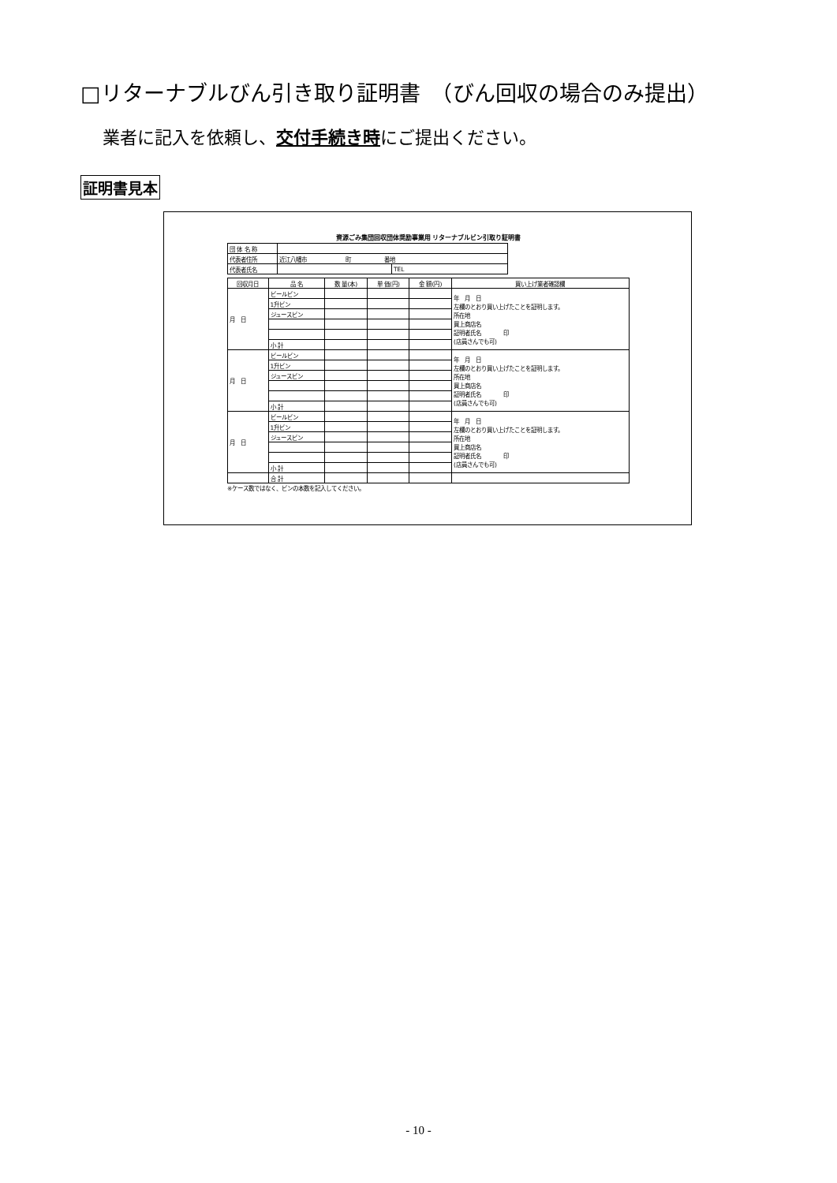□リターナブルびん引き取り証明書　（びん回収の場合のみ提出）
業者に記入を依頼し、交付手続き時にご提出ください。
証明書見本
資源ごみ集団回収団体奨励事業用 リターナブルビン引取り証明書
| 団 体 名 称 | | |
| 代表者住所 | 近江八幡市 町 番地 | |
| 代表者氏名 | | TEL |
| 回収月日 | 品 名 | 数 量(本) | 単 価(円) | 金 額(円) | 買い上げ業者確認欄 |
| --- | --- | --- | --- | --- | --- |
| 月 日 | ビールビン | | | | 年 月 日 左欄のとおり買い上げたことを証明します。 所在地 買上商店名 証明者氏名 印 (店員さんでも可) |
| | 1升ビン | | | | |
| | ジュースビン | | | | |
| | 小 計 | | | | |
| 月 日 | ビールビン | | | | 年 月 日 左欄のとおり買い上げたことを証明します。 所在地 買上商店名 証明者氏名 印 (店員さんでも可) |
| | 1升ビン | | | | |
| | ジュースビン | | | | |
| | 小 計 | | | | |
| 月 日 | ビールビン | | | | 年 月 日 左欄のとおり買い上げたことを証明します。 所在地 買上商店名 証明者氏名 印 (店員さんでも可) |
| | 1升ビン | | | | |
| | ジュースビン | | | | |
| | 小 計 | | | | |
| | 合 計 | | | | |
※ケース数ではなく、ビンの本数を記入してください。
- 10 -